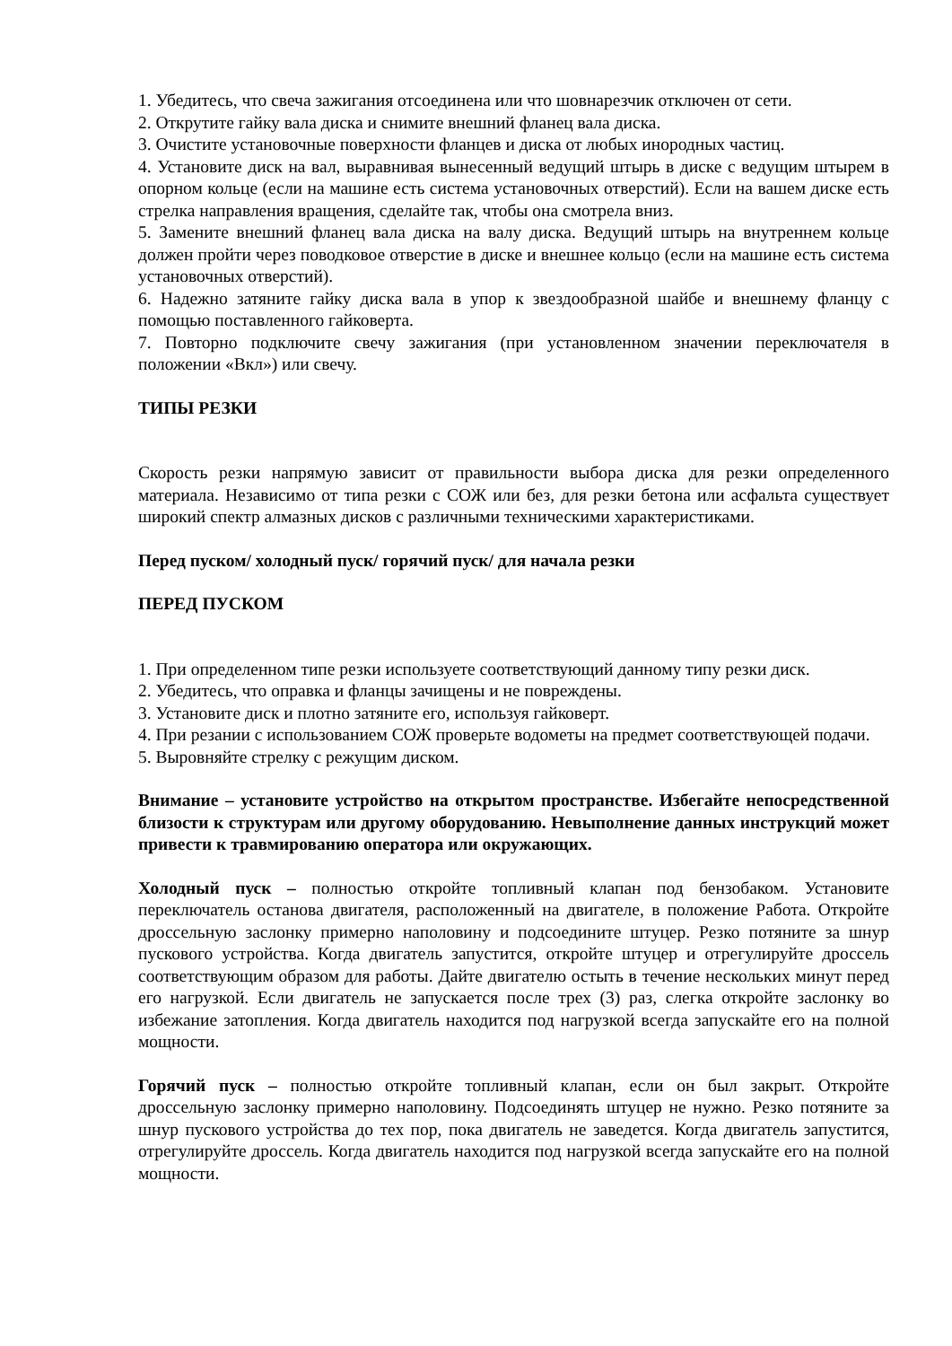1. Убедитесь, что свеча зажигания отсоединена или что шовнарезчик отключен от сети.
2. Открутите гайку вала диска и снимите внешний фланец вала диска.
3. Очистите установочные поверхности фланцев и диска от любых инородных частиц.
4. Установите диск на вал, выравнивая вынесенный ведущий штырь в диске с ведущим штырем в опорном кольце (если на машине есть система установочных отверстий). Если на вашем диске есть стрелка направления вращения, сделайте так, чтобы она смотрела вниз.
5. Замените внешний фланец вала диска на валу диска. Ведущий штырь на внутреннем кольце должен пройти через поводковое отверстие в диске и внешнее кольцо (если на машине есть система установочных отверстий).
6. Надежно затяните гайку диска вала в упор к звездообразной шайбе и внешнему фланцу с помощью поставленного гайковерта.
7. Повторно подключите свечу зажигания (при установленном значении переключателя в положении «Вкл») или свечу.
ТИПЫ РЕЗКИ
Скорость резки напрямую зависит от правильности выбора диска для резки определенного материала. Независимо от типа резки с СОЖ или без, для резки бетона или асфальта существует широкий спектр алмазных дисков с различными техническими характеристиками.
Перед пуском/ холодный пуск/ горячий пуск/ для начала резки
ПЕРЕД ПУСКОМ
1. При определенном типе резки используете соответствующий данному типу резки диск.
2. Убедитесь, что оправка и фланцы зачищены и не повреждены.
3. Установите диск и плотно затяните его, используя гайковерт.
4. При резании с использованием СОЖ проверьте водометы на предмет соответствующей подачи.
5. Выровняйте стрелку с режущим диском.
Внимание – установите устройство на открытом пространстве. Избегайте непосредственной близости к структурам или другому оборудованию. Невыполнение данных инструкций может привести к травмированию оператора или окружающих.
Холодный пуск – полностью откройте топливный клапан под бензобаком. Установите переключатель останова двигателя, расположенный на двигателе, в положение Работа. Откройте дроссельную заслонку примерно наполовину и подсоедините штуцер. Резко потяните за шнур пускового устройства. Когда двигатель запустится, откройте штуцер и отрегулируйте дроссель соответствующим образом для работы. Дайте двигателю остыть в течение нескольких минут перед его нагрузкой. Если двигатель не запускается после трех (3) раз, слегка откройте заслонку во избежание затопления. Когда двигатель находится под нагрузкой всегда запускайте его на полной мощности.
Горячий пуск – полностью откройте топливный клапан, если он был закрыт. Откройте дроссельную заслонку примерно наполовину. Подсоединять штуцер не нужно. Резко потяните за шнур пускового устройства до тех пор, пока двигатель не заведется. Когда двигатель запустится, отрегулируйте дроссель. Когда двигатель находится под нагрузкой всегда запускайте его на полной мощности.